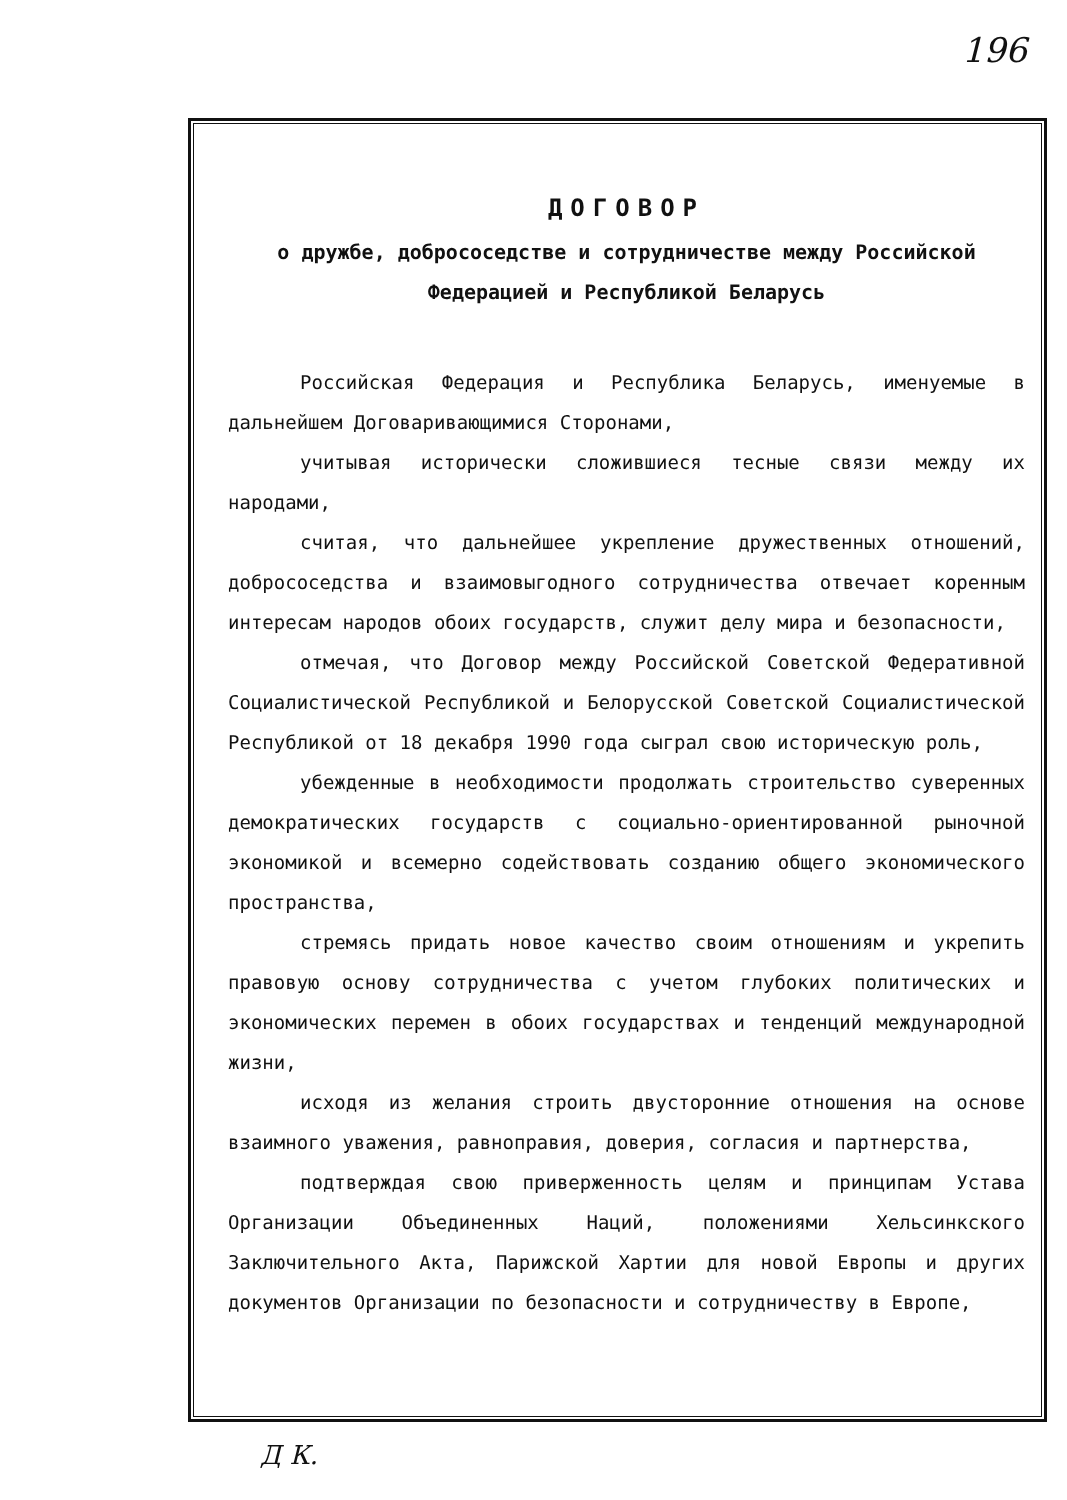196
ДОГОВОР
о дружбе, добрососедстве и сотрудничестве между Российской
Федерацией и Республикой Беларусь
Российская Федерация и Республика Беларусь, именуемые в дальнейшем Договаривающимися Сторонами,
учитывая исторически сложившиеся тесные связи между их народами,
считая, что дальнейшее укрепление дружественных отношений, добрососедства и взаимовыгодного сотрудничества отвечает коренным интересам народов обоих государств, служит делу мира и безопасности,
отмечая, что Договор между Российской Советской Федеративной Социалистической Республикой и Белорусской Советской Социалистической Республикой от 18 декабря 1990 года сыграл свою историческую роль,
убежденные в необходимости продолжать строительство суверенных демократических государств с социально-ориентированной рыночной экономикой и всемерно содействовать созданию общего экономического пространства,
стремясь придать новое качество своим отношениям и укрепить правовую основу сотрудничества с учетом глубоких политических и экономических перемен в обоих государствах и тенденций международной жизни,
исходя из желания строить двусторонние отношения на основе взаимного уважения, равноправия, доверия, согласия и партнерства,
подтверждая свою приверженность целям и принципам Устава Организации Объединенных Наций, положениями Хельсинкского Заключительного Акта, Парижской Хартии для новой Европы и других документов Организации по безопасности и сотрудничеству в Европе,
Д К.